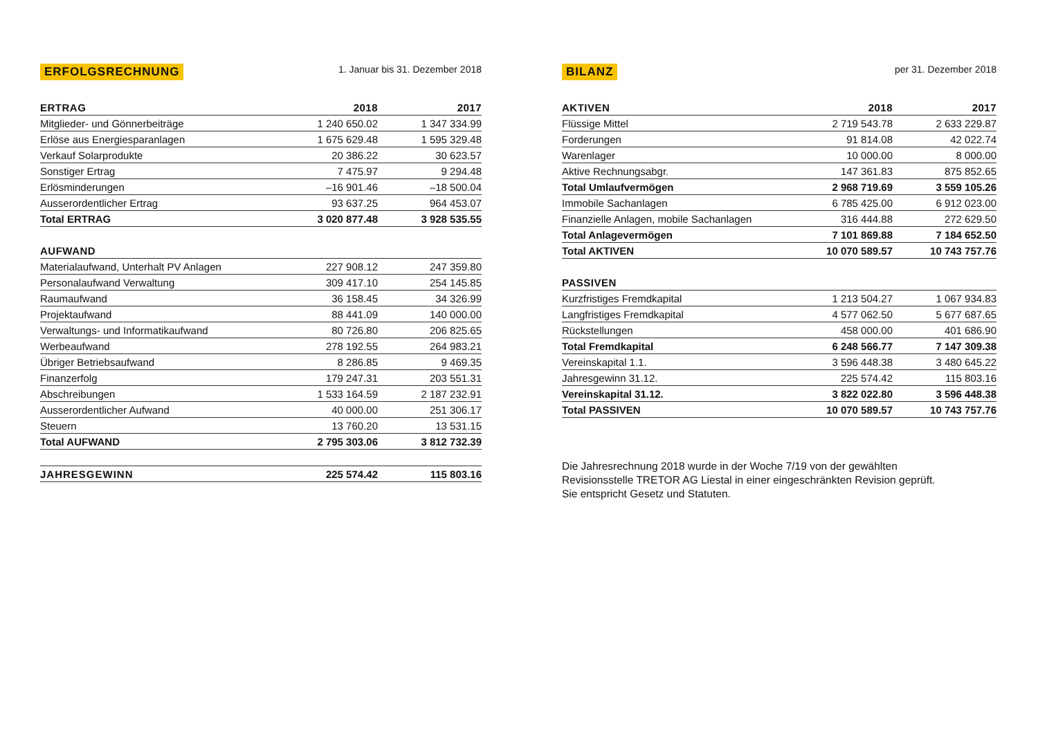ERFOLGSRECHNUNG 1. Januar bis 31. Dezember 2018
| ERTRAG | 2018 | 2017 |
| --- | --- | --- |
| Mitglieder- und Gönnerbeiträge | 1 240 650.02 | 1 347 334.99 |
| Erlöse aus Energiesparanlagen | 1 675 629.48 | 1 595 329.48 |
| Verkauf Solarprodukte | 20 386.22 | 30 623.57 |
| Sonstiger Ertrag | 7 475.97 | 9 294.48 |
| Erlösminderungen | –16 901.46 | –18 500.04 |
| Ausserordentlicher Ertrag | 93 637.25 | 964 453.07 |
| Total ERTRAG | 3 020 877.48 | 3 928 535.55 |
| AUFWAND | | |
| Materialaufwand, Unterhalt PV Anlagen | 227 908.12 | 247 359.80 |
| Personalaufwand Verwaltung | 309 417.10 | 254 145.85 |
| Raumaufwand | 36 158.45 | 34 326.99 |
| Projektaufwand | 88 441.09 | 140 000.00 |
| Verwaltungs- und Informatikaufwand | 80 726.80 | 206 825.65 |
| Werbeaufwand | 278 192.55 | 264 983.21 |
| Übriger Betriebsaufwand | 8 286.85 | 9 469.35 |
| Finanzerfolg | 179 247.31 | 203 551.31 |
| Abschreibungen | 1 533 164.59 | 2 187 232.91 |
| Ausserordentlicher Aufwand | 40 000.00 | 251 306.17 |
| Steuern | 13 760.20 | 13 531.15 |
| Total AUFWAND | 2 795 303.06 | 3 812 732.39 |
| JAHRESGEWINN | 225 574.42 | 115 803.16 |
BILANZ per 31. Dezember 2018
| AKTIVEN | 2018 | 2017 |
| --- | --- | --- |
| Flüssige Mittel | 2 719 543.78 | 2 633 229.87 |
| Forderungen | 91 814.08 | 42 022.74 |
| Warenlager | 10 000.00 | 8 000.00 |
| Aktive Rechnungsabgr. | 147 361.83 | 875 852.65 |
| Total Umlaufvermögen | 2 968 719.69 | 3 559 105.26 |
| Immobile Sachanlagen | 6 785 425.00 | 6 912 023.00 |
| Finanzielle Anlagen, mobile Sachanlagen | 316 444.88 | 272 629.50 |
| Total Anlagevermögen | 7 101 869.88 | 7 184 652.50 |
| Total AKTIVEN | 10 070 589.57 | 10 743 757.76 |
| PASSIVEN | | |
| Kurzfristiges Fremdkapital | 1 213 504.27 | 1 067 934.83 |
| Langfristiges Fremdkapital | 4 577 062.50 | 5 677 687.65 |
| Rückstellungen | 458 000.00 | 401 686.90 |
| Total Fremdkapital | 6 248 566.77 | 7 147 309.38 |
| Vereinskapital 1.1. | 3 596 448.38 | 3 480 645.22 |
| Jahresgewinn 31.12. | 225 574.42 | 115 803.16 |
| Vereinskapital 31.12. | 3 822 022.80 | 3 596 448.38 |
| Total PASSIVEN | 10 070 589.57 | 10 743 757.76 |
Die Jahresrechnung 2018 wurde in der Woche 7/19 von der gewählten
Revisionsstelle TRETOR AG Liestal in einer eingeschränkten Revision geprüft.
Sie entspricht Gesetz und Statuten.